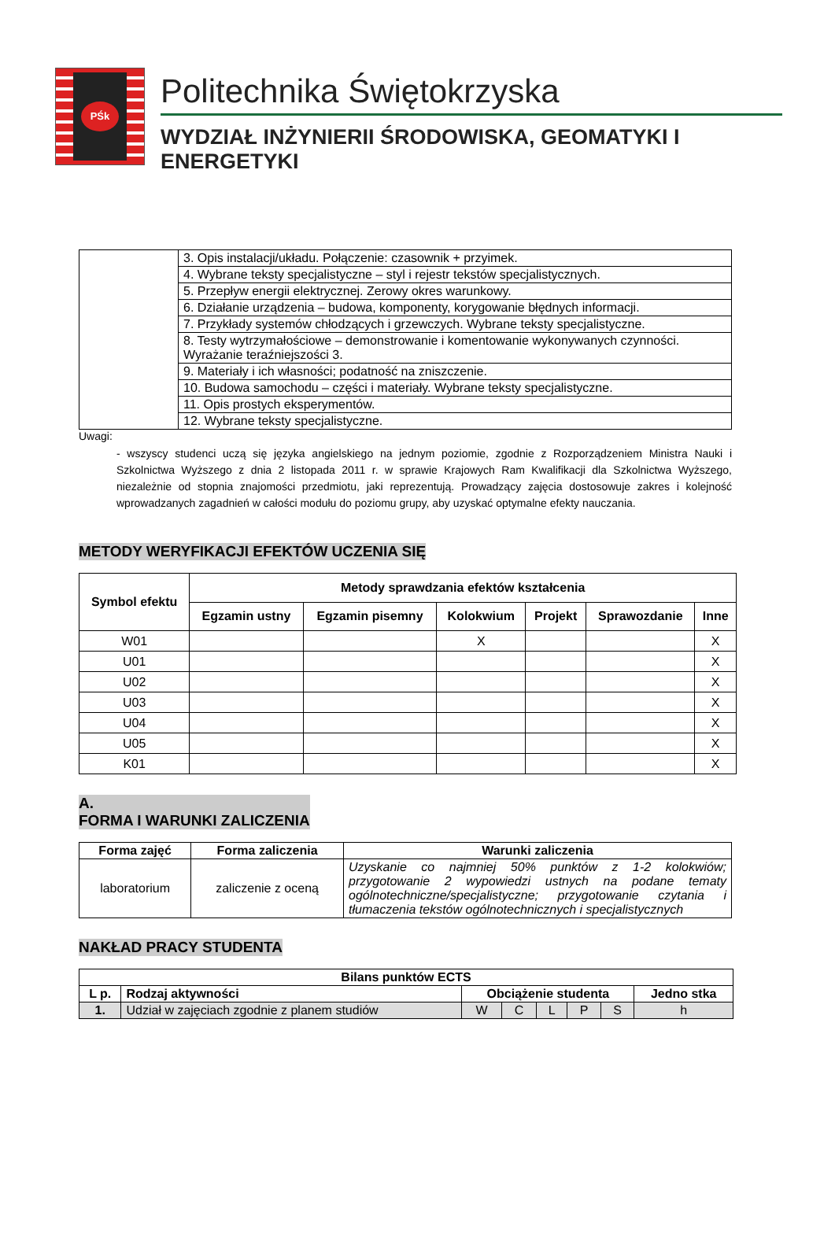PŚk
Politechnika Świętokrzyska
WYDZIAŁ INŻYNIERII ŚRODOWISKA, GEOMATYKI I ENERGETYKI
| | 3. Opis instalacji/układu. Połączenie: czasownik + przyimek. |
| | 4. Wybrane teksty specjalistyczne – styl i rejestr tekstów specjalistycznych. |
| | 5. Przepływ energii elektrycznej. Zerowy okres warunkowy. |
| | 6. Działanie urządzenia – budowa, komponenty, korygowanie błędnych informacji. |
| | 7. Przykłady systemów chłodzących i grzewczych. Wybrane teksty specjalistyczne. |
| | 8. Testy wytrzymałościowe – demonstrowanie i komentowanie wykonywanych czynności. Wyrażanie teraźniejszości 3. |
| | 9. Materiały i ich własności; podatność na zniszczenie. |
| | 10. Budowa samochodu – części i materiały. Wybrane teksty specjalistyczne. |
| | 11. Opis prostych eksperymentów. |
| | 12. Wybrane teksty specjalistyczne. |
Uwagi:
- wszyscy studenci uczą się języka angielskiego na jednym poziomie, zgodnie z Rozporządzeniem Ministra Nauki i Szkolnictwa Wyższego z dnia 2 listopada 2011 r. w sprawie Krajowych Ram Kwalifikacji dla Szkolnictwa Wyższego, niezależnie od stopnia znajomości przedmiotu, jaki reprezentują. Prowadzący zajęcia dostosowuje zakres i kolejność wprowadzanych zagadnień w całości modułu do poziomu grupy, aby uzyskać optymalne efekty nauczania.
METODY WERYFIKACJI EFEKTÓW UCZENIA SIĘ
| Symbol efektu | Metody sprawdzania efektów kształcenia | | | | | |
| --- | --- | --- | --- | --- | --- | --- |
| | Egzamin ustny | Egzamin pisemny | Kolokwium | Projekt | Sprawozdanie | Inne |
| W01 | | | X | | | X |
| U01 | | | | | | X |
| U02 | | | | | | X |
| U03 | | | | | | X |
| U04 | | | | | | X |
| U05 | | | | | | X |
| K01 | | | | | | X |
A.
FORMA I WARUNKI ZALICZENIA
| Forma zajęć | Forma zaliczenia | Warunki zaliczenia |
| --- | --- | --- |
| laboratorium | zaliczenie z oceną | Uzyskanie co najmniej 50% punktów z 1-2 kolokwiów; przygotowanie 2 wypowiedzi ustnych na podane tematy ogólnotechniczne/specjalistyczne; przygotowanie czytania i tłumaczenia tekstów ogólnotechnicznych i specjalistycznych |
NAKŁAD PRACY STUDENTA
| Bilans punktów ECTS | | | | | | | |
| --- | --- | --- | --- | --- | --- | --- | --- |
| L p. | Rodzaj aktywności | Obciążenie studenta | | | | | Jedno stka |
| 1. | Udział w zajęciach zgodnie z planem studiów | W | C | L | P | S | h |